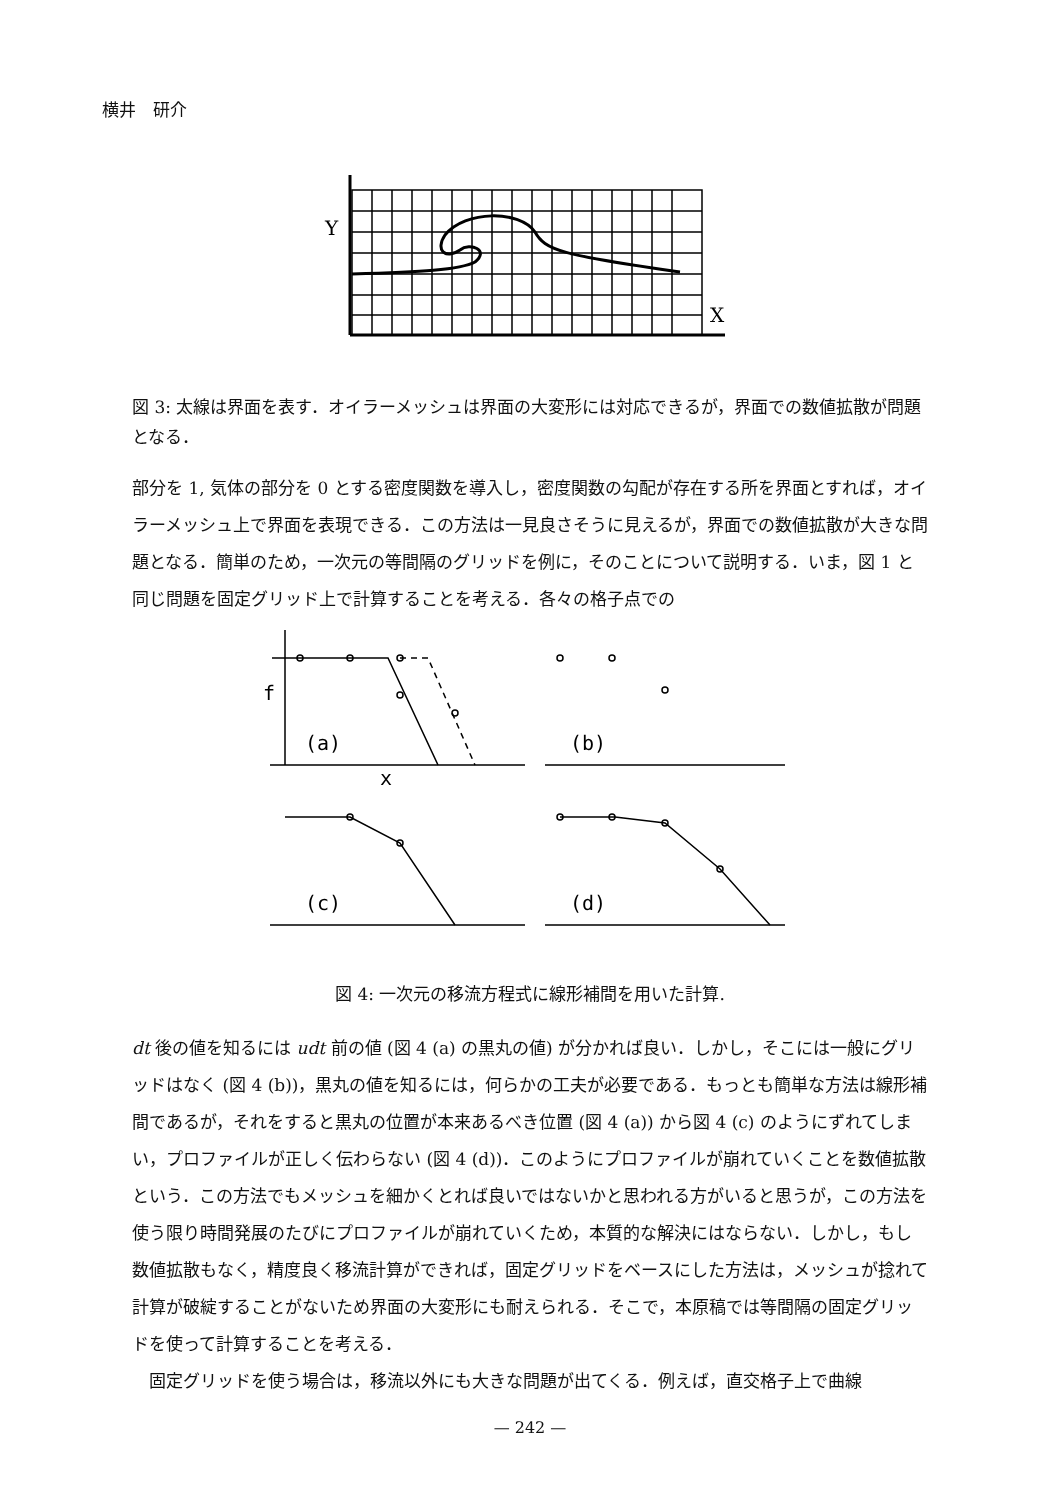横井　研介
Y
X
図 3: 太線は界面を表す．オイラーメッシュは界面の大変形には対応できるが，界面での数値拡散が問題となる．
部分を 1, 気体の部分を 0 とする密度関数を導入し，密度関数の勾配が存在する所を界面とすれば，オイラーメッシュ上で界面を表現できる．この方法は一見良さそうに見えるが，界面での数値拡散が大きな問題となる．簡単のため，一次元の等間隔のグリッドを例に，そのことについて説明する．いま，図 1 と同じ問題を固定グリッド上で計算することを考える．各々の格子点での
f
(a)
x
(b)
(c)
(d)
図 4: 一次元の移流方程式に線形補間を用いた計算.
dt 後の値を知るには udt 前の値 (図 4 (a) の黒丸の値) が分かれば良い．しかし，そこには一般にグリッドはなく (図 4 (b))，黒丸の値を知るには，何らかの工夫が必要である．もっとも簡単な方法は線形補間であるが，それをすると黒丸の位置が本来あるべき位置 (図 4 (a)) から図 4 (c) のようにずれてしまい，プロファイルが正しく伝わらない (図 4 (d))．このようにプロファイルが崩れていくことを数値拡散という．この方法でもメッシュを細かくとれば良いではないかと思われる方がいると思うが，この方法を使う限り時間発展のたびにプロファイルが崩れていくため，本質的な解決にはならない．しかし，もし数値拡散もなく，精度良く移流計算ができれば，固定グリッドをベースにした方法は，メッシュが捻れて計算が破綻することがないため界面の大変形にも耐えられる．そこで，本原稿では等間隔の固定グリッドを使って計算することを考える．
　固定グリッドを使う場合は，移流以外にも大きな問題が出てくる．例えば，直交格子上で曲線
— 242 —